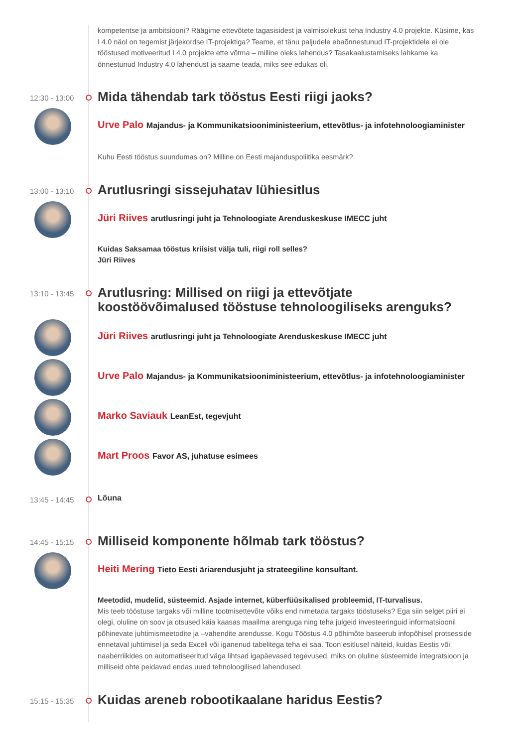kompetentse ja ambitsiooni? Räägime ettevõtete tagasisidest ja valmisolekust teha Industry 4.0 projekte. Küsime, kas I 4.0 näol on tegemist järjekordse IT-projektiga? Teame, et tänu paljudele ebaõnnestunud IT-projektidele ei ole tööstused motiveeritud I 4.0 projekte ette võtma – milline oleks lahendus? Tasakaalustamiseks lahkame ka õnnestunud Industry 4.0 lahendust ja saame teada, miks see edukas oli.
12:30 - 13:00
Mida tähendab tark tööstus Eesti riigi jaoks?
Urve Palo Majandus- ja Kommunikatsiooniministeerium, ettevõtlus- ja infotehnoloogiaminister
Kuhu Eesti tööstus suundumas on? Milline on Eesti majanduspoliitika eesmärk?
13:00 - 13:10
Arutlusringi sissejuhatav lühiesitlus
Jüri Riives arutlusringi juht ja Tehnoloogiate Arenduskeskuse IMECC juht
Kuidas Saksamaa tööstus kriisist välja tuli, riigi roll selles?
Jüri Riives
13:10 - 13:45
Arutlusring: Millised on riigi ja ettevõtjate koostöövõimalused tööstuse tehnoloogiliseks arenguks?
Jüri Riives arutlusringi juht ja Tehnoloogiate Arenduskeskuse IMECC juht
Urve Palo Majandus- ja Kommunikatsiooniministeerium, ettevõtlus- ja infotehnoloogiaminister
Marko Saviauk LeanEst, tegevjuht
Mart Proos Favor AS, juhatuse esimees
13:45 - 14:45
Lõuna
14:45 - 15:15
Milliseid komponente hõlmab tark tööstus?
Heiti Mering Tieto Eesti äriarendusjuht ja strateegiline konsultant.
Meetodid, mudelid, süsteemid. Asjade internet, küberfüüsikalised probleemid, IT-turvalisus.
Mis teeb tööstuse targaks või milline tootmisettevõte võiks end nimetada targaks tööstuseks? Ega siin selget piiri ei olegi, oluline on soov ja otsused käia kaasas maailma arenguga ning teha julgeid investeeringuid informatsioonil põhinevate juhtimismeetodite ja –vahendite arendusse. Kogu Tööstus 4.0 põhimõte baseerub infopõhisel protsesside ennetaval juhtimisel ja seda Exceli või iganenud tabelitega teha ei saa. Toon esitlusel näiteid, kuidas Eestis või naaberriikides on automatiseeritud väga lihtsad igapäevased tegevused, miks on oluline süsteemide integratsioon ja milliseid ohte peidavad endas uued tehnoloogilised lahendused.
15:15 - 15:35
Kuidas areneb robootikaalane haridus Eestis?